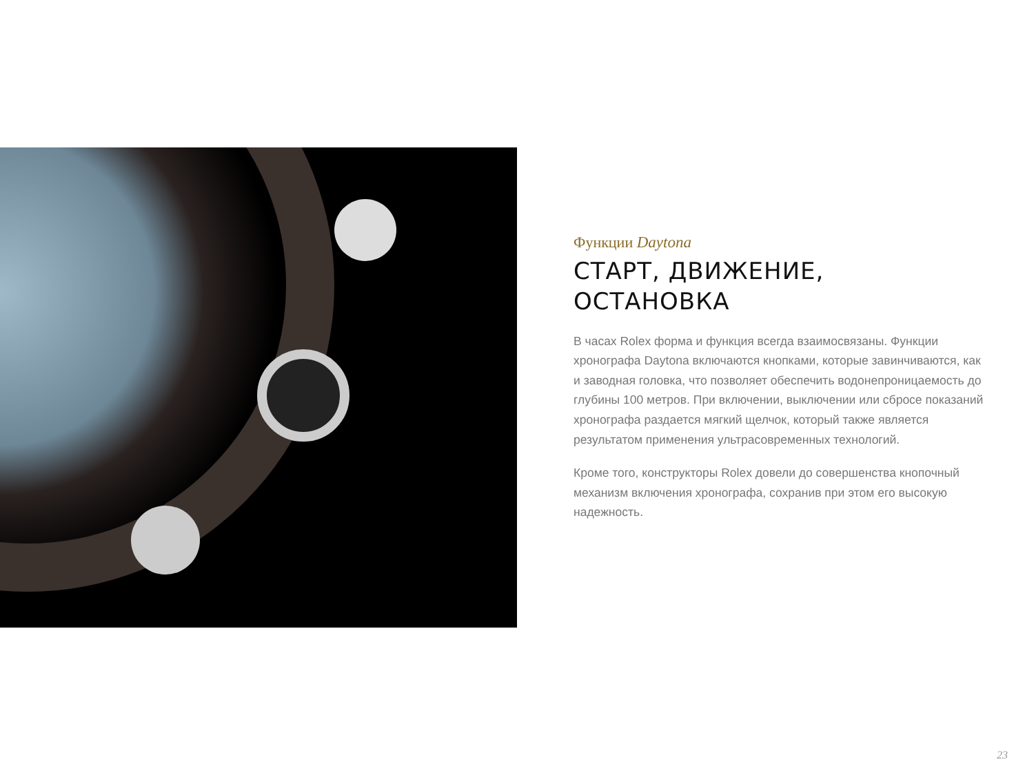Функции Daytona
СТАРТ, ДВИЖЕНИЕ,
ОСТАНОВКА
В часах Rolex форма и функция всегда взаимосвязаны. Функции хронографа Daytona включаются кнопками, которые завинчиваются, как и заводная головка, что позволяет обеспечить водонепроницаемость до глубины 100 метров. При включении, выключении или сбросе показаний хронографа раздается мягкий щелчок, который также является результатом применения ультрасовременных технологий.
Кроме того, конструкторы Rolex довели до совершенства кнопочный механизм включения хронографа, сохранив при этом его высокую надежность.
23